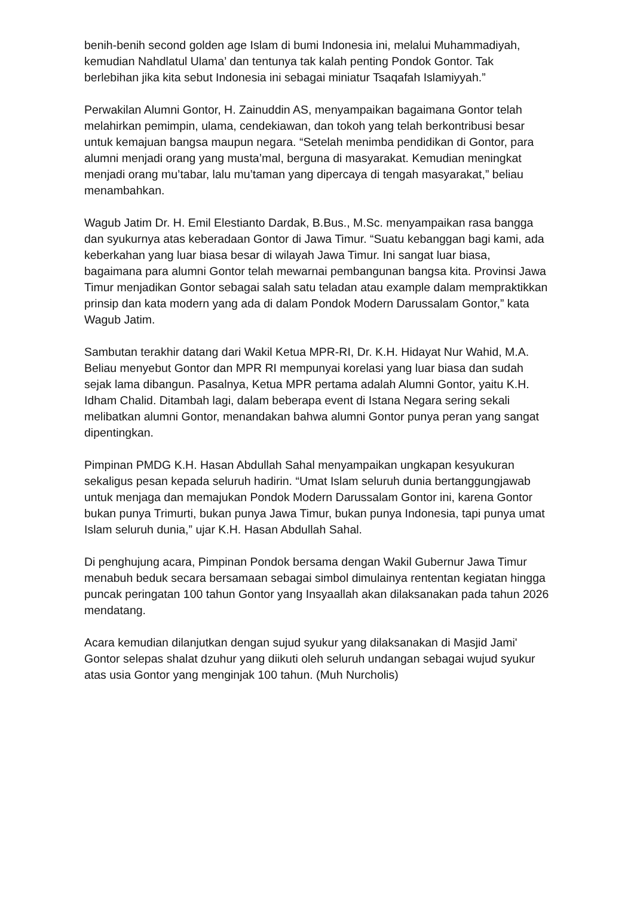benih-benih second golden age Islam di bumi Indonesia ini, melalui Muhammadiyah, kemudian Nahdlatul Ulama’ dan tentunya tak kalah penting Pondok Gontor. Tak berlebihan jika kita sebut Indonesia ini sebagai miniatur Tsaqafah Islamiyyah.”
Perwakilan Alumni Gontor, H. Zainuddin AS, menyampaikan bagaimana Gontor telah melahirkan pemimpin, ulama, cendekiawan, dan tokoh yang telah berkontribusi besar untuk kemajuan bangsa maupun negara. “Setelah menimba pendidikan di Gontor, para alumni menjadi orang yang musta’mal, berguna di masyarakat. Kemudian meningkat menjadi orang mu’tabar, lalu mu’taman yang dipercaya di tengah masyarakat,” beliau menambahkan.
Wagub Jatim Dr. H. Emil Elestianto Dardak, B.Bus., M.Sc. menyampaikan rasa bangga dan syukurnya atas keberadaan Gontor di Jawa Timur. “Suatu kebanggan bagi kami, ada keberkahan yang luar biasa besar di wilayah Jawa Timur. Ini sangat luar biasa, bagaimana para alumni Gontor telah mewarnai pembangunan bangsa kita. Provinsi Jawa Timur menjadikan Gontor sebagai salah satu teladan atau example dalam mempraktikkan prinsip dan kata modern yang ada di dalam Pondok Modern Darussalam Gontor,” kata Wagub Jatim.
Sambutan terakhir datang dari Wakil Ketua MPR-RI, Dr. K.H. Hidayat Nur Wahid, M.A. Beliau menyebut Gontor dan MPR RI mempunyai korelasi yang luar biasa dan sudah sejak lama dibangun. Pasalnya, Ketua MPR pertama adalah Alumni Gontor, yaitu K.H. Idham Chalid. Ditambah lagi, dalam beberapa event di Istana Negara sering sekali melibatkan alumni Gontor, menandakan bahwa alumni Gontor punya peran yang sangat dipentingkan.
Pimpinan PMDG K.H. Hasan Abdullah Sahal menyampaikan ungkapan kesyukuran sekaligus pesan kepada seluruh hadirin. “Umat Islam seluruh dunia bertanggungjawab untuk menjaga dan memajukan Pondok Modern Darussalam Gontor ini, karena Gontor bukan punya Trimurti, bukan punya Jawa Timur, bukan punya Indonesia, tapi punya umat Islam seluruh dunia,” ujar K.H. Hasan Abdullah Sahal.
Di penghujung acara, Pimpinan Pondok bersama dengan Wakil Gubernur Jawa Timur menabuh beduk secara bersamaan sebagai simbol dimulainya rententan kegiatan hingga puncak peringatan 100 tahun Gontor yang Insyaallah akan dilaksanakan pada tahun 2026 mendatang.
Acara kemudian dilanjutkan dengan sujud syukur yang dilaksanakan di Masjid Jami' Gontor selepas shalat dzuhur yang diikuti oleh seluruh undangan sebagai wujud syukur atas usia Gontor yang menginjak 100 tahun. (Muh Nurcholis)